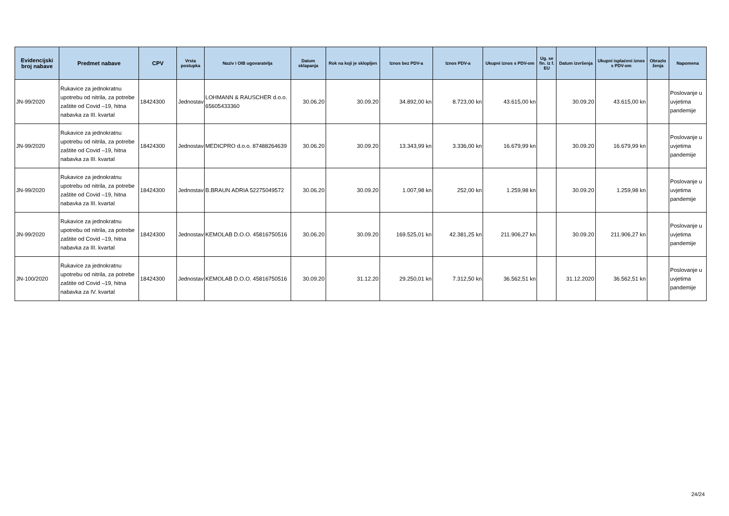| Evidencijski broj nabave | Predmet nabave | CPV | Vrsta postupka | Naziv i OIB ugovaratelja | Datum sklapanja | Rok na koji je sklopljen | Iznos bez PDV-a | Iznos PDV-a | Ukupni iznos s PDV-om | Ug. se fin. iz f. EU | Datum izvršenja | Ukupni isplaćeni iznos s PDV-om | Obrazlo ženja | Napomena |
| --- | --- | --- | --- | --- | --- | --- | --- | --- | --- | --- | --- | --- | --- | --- |
| JN-99/2020 | Rukavice za jednokratnu upotrebu od nitrila, za potrebe zaštite od Covid –19, hitna nabavka za III. kvartal | 18424300 | Jednostav | LOHMANN & RAUSCHER d.o.o. 65605433360 | 30.06.20 | 30.09.20 | 34.892,00 kn | 8.723,00 kn | 43.615,00 kn | | 30.09.20 | 43.615,00 kn | | Poslovanje u uvjetima pandemije |
| JN-99/2020 | Rukavice za jednokratnu upotrebu od nitrila, za potrebe zaštite od Covid –19, hitna nabavka za III. kvartal | 18424300 | Jednostav | MEDICPRO d.o.o. 87488264639 | 30.06.20 | 30.09.20 | 13.343,99 kn | 3.336,00 kn | 16.679,99 kn | | 30.09.20 | 16.679,99 kn | | Poslovanje u uvjetima pandemije |
| JN-99/2020 | Rukavice za jednokratnu upotrebu od nitrila, za potrebe zaštite od Covid –19, hitna nabavka za III. kvartal | 18424300 | Jednostav | B.BRAUN ADRIA 52275049572 | 30.06.20 | 30.09.20 | 1.007,98 kn | 252,00 kn | 1.259,98 kn | | 30.09.20 | 1.259,98 kn | | Poslovanje u uvjetima pandemije |
| JN-99/2020 | Rukavice za jednokratnu upotrebu od nitrila, za potrebe zaštite od Covid –19, hitna nabavka za III. kvartal | 18424300 | Jednostav | KEMOLAB D.O.O. 45816750516 | 30.06.20 | 30.09.20 | 169.525,01 kn | 42.381,25 kn | 211.906,27 kn | | 30.09.20 | 211.906,27 kn | | Poslovanje u uvjetima pandemije |
| JN-100/2020 | Rukavice za jednokratnu upotrebu od nitrila, za potrebe zaštite od Covid –19, hitna nabavka za IV. kvartal | 18424300 | Jednostav | KEMOLAB D.O.O. 45816750516 | 30.09.20 | 31.12.20 | 29.250,01 kn | 7.312,50 kn | 36.562,51 kn | | 31.12.2020 | 36.562,51 kn | | Poslovanje u uvjetima pandemije |
24/24